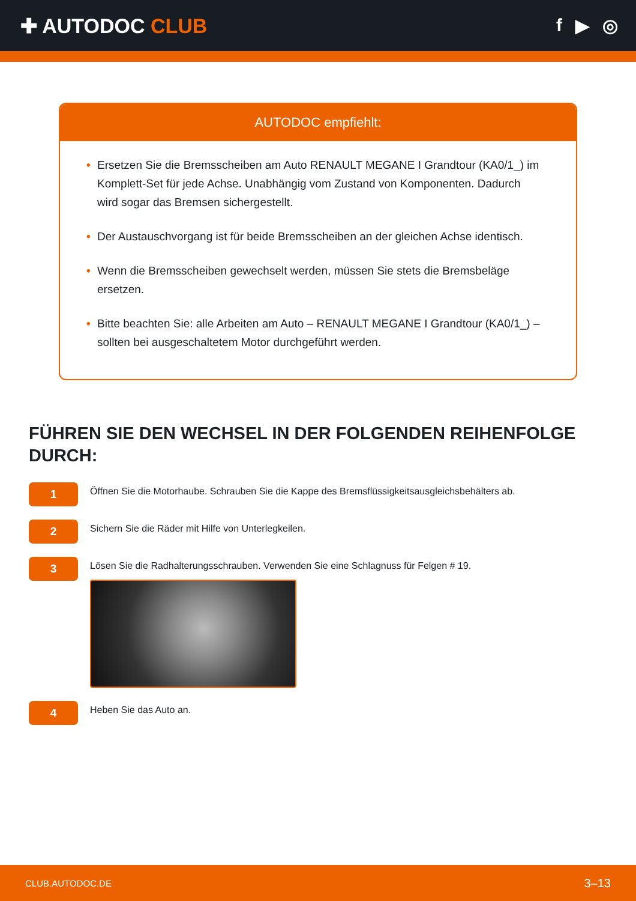✚ AUTODOC CLUB f ▶ ◎
AUTODOC empfiehlt:
• Ersetzen Sie die Bremsscheiben am Auto RENAULT MEGANE I Grandtour (KA0/1_) im Komplett-Set für jede Achse. Unabhängig vom Zustand von Komponenten. Dadurch wird sogar das Bremsen sichergestellt.
• Der Austauschvorgang ist für beide Bremsscheiben an der gleichen Achse identisch.
• Wenn die Bremsscheiben gewechselt werden, müssen Sie stets die Bremsbeläge ersetzen.
• Bitte beachten Sie: alle Arbeiten am Auto – RENAULT MEGANE I Grandtour (KA0/1_) – sollten bei ausgeschaltetem Motor durchgeführt werden.
FÜHREN SIE DEN WECHSEL IN DER FOLGENDEN REIHENFOLGE DURCH:
1
Öffnen Sie die Motorhaube. Schrauben Sie die Kappe des Bremsflüssigkeitsausgleichsbehälters ab.
2
Sichern Sie die Räder mit Hilfe von Unterlegkeilen.
3
Lösen Sie die Radhalterungsschrauben. Verwenden Sie eine Schlagnuss für Felgen # 19.
4
Heben Sie das Auto an.
CLUB.AUTODOC.DE 3–13